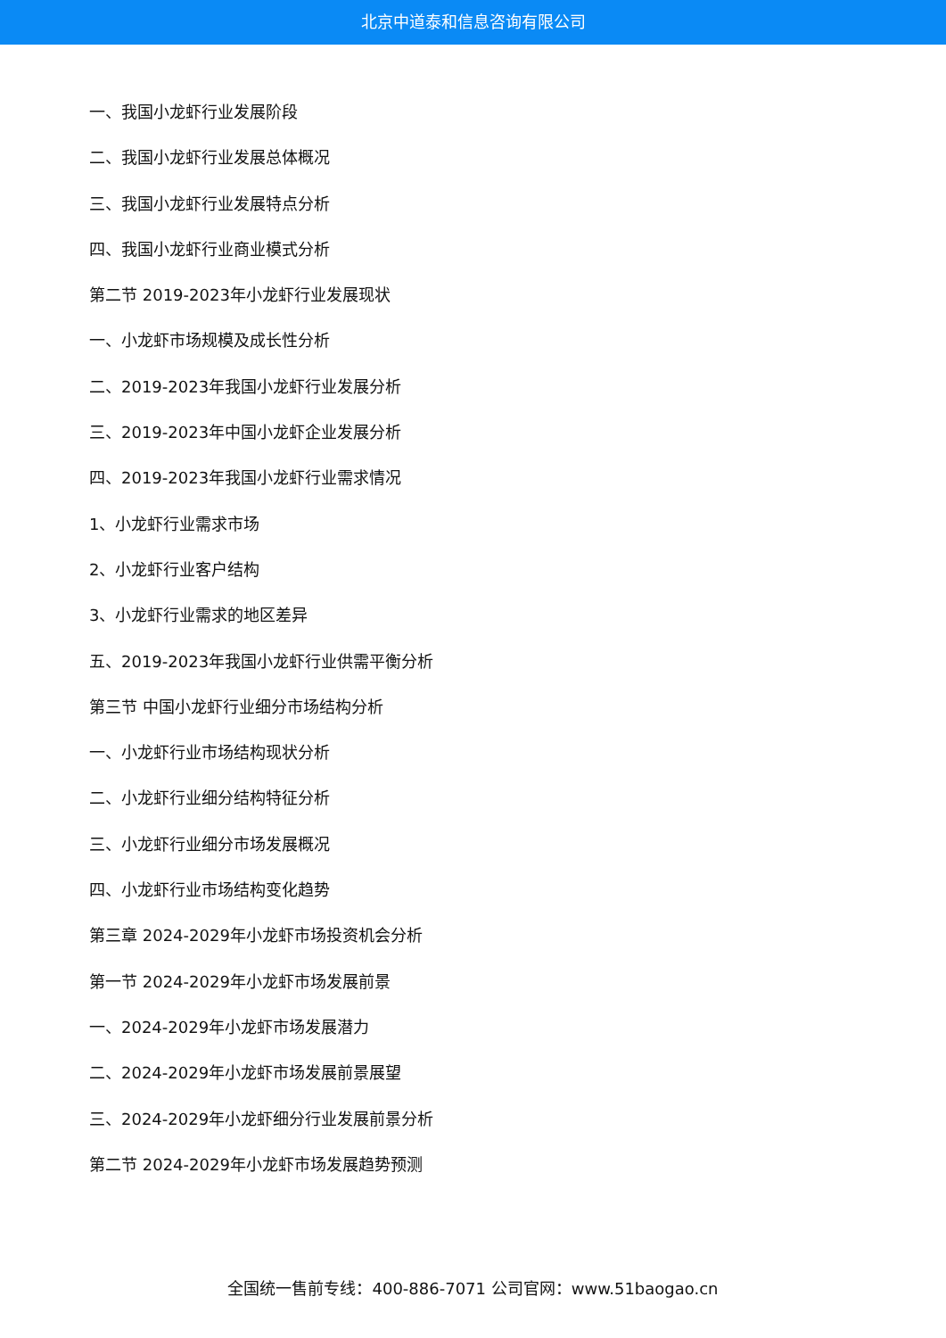北京中道泰和信息咨询有限公司
一、我国小龙虾行业发展阶段
二、我国小龙虾行业发展总体概况
三、我国小龙虾行业发展特点分析
四、我国小龙虾行业商业模式分析
第二节 2019-2023年小龙虾行业发展现状
一、小龙虾市场规模及成长性分析
二、2019-2023年我国小龙虾行业发展分析
三、2019-2023年中国小龙虾企业发展分析
四、2019-2023年我国小龙虾行业需求情况
1、小龙虾行业需求市场
2、小龙虾行业客户结构
3、小龙虾行业需求的地区差异
五、2019-2023年我国小龙虾行业供需平衡分析
第三节 中国小龙虾行业细分市场结构分析
一、小龙虾行业市场结构现状分析
二、小龙虾行业细分结构特征分析
三、小龙虾行业细分市场发展概况
四、小龙虾行业市场结构变化趋势
第三章 2024-2029年小龙虾市场投资机会分析
第一节 2024-2029年小龙虾市场发展前景
一、2024-2029年小龙虾市场发展潜力
二、2024-2029年小龙虾市场发展前景展望
三、2024-2029年小龙虾细分行业发展前景分析
第二节 2024-2029年小龙虾市场发展趋势预测
全国统一售前专线：400-886-7071 公司官网：www.51baogao.cn